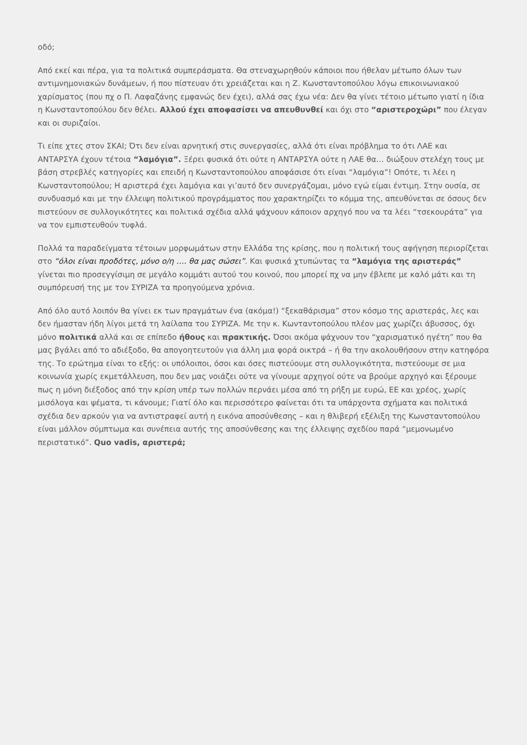οδό;
Από εκεί και πέρα, για τα πολιτικά συμπεράσματα. Θα στεναχωρηθούν κάποιοι που ήθελαν μέτωπο όλων των αντιμνημονιακών δυνάμεων, ή που πίστευαν ότι χρειάζεται και η Ζ. Κωνσταντοπούλου λόγω επικοινωνιακού χαρίσματος (που πχ ο Π. Λαφαζάνης εμφανώς δεν έχει), αλλά σας έχω νέα: Δεν θα γίνει τέτοιο μέτωπο γιατί η ίδια η Κωνσταντοπούλου δεν θέλει. Αλλού έχει αποφασίσει να απευθυνθεί και όχι στο “αριστεροχώρι” που έλεγαν και οι συριζαίοι.
Τι είπε χτες στον ΣΚΑΙ; Ότι δεν είναι αρνητική στις συνεργασίες, αλλά ότι είναι πρόβλημα το ότι ΛΑΕ και ΑΝΤΑΡΣΥΑ έχουν τέτοια “λαμόγια”. Ξέρει φυσικά ότι ούτε η ΑΝΤΑΡΣΥΑ ούτε η ΛΑΕ θα… διώξουν στελέχη τους με βάση στρεβλές κατηγορίες και επειδή η Κωνσταντοπούλου αποφάσισε ότι είναι “λαμόγια”! Οπότε, τι λέει η Κωνσταντοπούλου; Η αριστερά έχει λαμόγια και γι’αυτό δεν συνεργάζομαι, μόνο εγώ είμαι έντιμη. Στην ουσία, σε συνδυασμό και με την έλλειψη πολιτικού προγράμματος που χαρακτηρίζει το κόμμα της, απευθύνεται σε όσους δεν πιστεύουν σε συλλογικότητες και πολιτικά σχέδια αλλά ψάχνουν κάποιον αρχηγό που να τα λέει “τσεκουράτα” για να τον εμπιστευθούν τυφλά.
Πολλά τα παραδείγματα τέτοιων μορφωμάτων στην Ελλάδα της κρίσης, που η πολιτική τους αφήγηση περιορίζεται στο “όλοι είναι προδότες, μόνο ο/η …. θα μας σώσει”. Και φυσικά χτυπώντας τα “λαμόγια της αριστεράς” γίνεται πιο προσεγγίσιμη σε μεγάλο κομμάτι αυτού του κοινού, που μπορεί πχ να μην έβλεπε με καλό μάτι και τη συμπόρευσή της με τον ΣΥΡΙΖΑ τα προηγούμενα χρόνια.
Από όλο αυτό λοιπόν θα γίνει εκ των πραγμάτων ένα (ακόμα!) “ξεκαθάρισμα” στον κόσμο της αριστεράς, λες και δεν ήμασταν ήδη λίγοι μετά τη λαίλαπα του ΣΥΡΙΖΑ. Με την κ. Κωνταντοπούλου πλέον μας χωρίζει άβυσσος, όχι μόνο πολιτικά αλλά και σε επίπεδο ήθους και πρακτικής. Όσοι ακόμα ψάχνουν τον “χαρισματικό ηγέτη” που θα μας βγάλει από το αδιέξοδο, θα απογοητευτούν για άλλη μια φορά οικτρά – ή θα την ακολουθήσουν στην κατηφόρα της. Το ερώτημα είναι το εξής: οι υπόλοιποι, όσοι και όσες πιστεύουμε στη συλλογικότητα, πιστεύουμε σε μια κοινωνία χωρίς εκμετάλλευση, που δεν μας νοιάζει ούτε να γίνουμε αρχηγοί ούτε να βρούμε αρχηγό και ξέρουμε πως η μόνη διέξοδος από την κρίση υπέρ των πολλών περνάει μέσα από τη ρήξη με ευρώ, ΕΕ και χρέος, χωρίς μισόλογα και ψέματα, τι κάνουμε; Γιατί όλο και περισσότερο φαίνεται ότι τα υπάρχοντα σχήματα και πολιτικά σχέδια δεν αρκούν για να αντιστραφεί αυτή η εικόνα αποσύνθεσης – και η θλιβερή εξέλιξη της Κωνσταντοπούλου είναι μάλλον σύμπτωμα και συνέπεια αυτής της αποσύνθεσης και της έλλειψης σχεδίου παρά “μεμονωμένο περιστατικό”. Quo vadis, αριστερά;